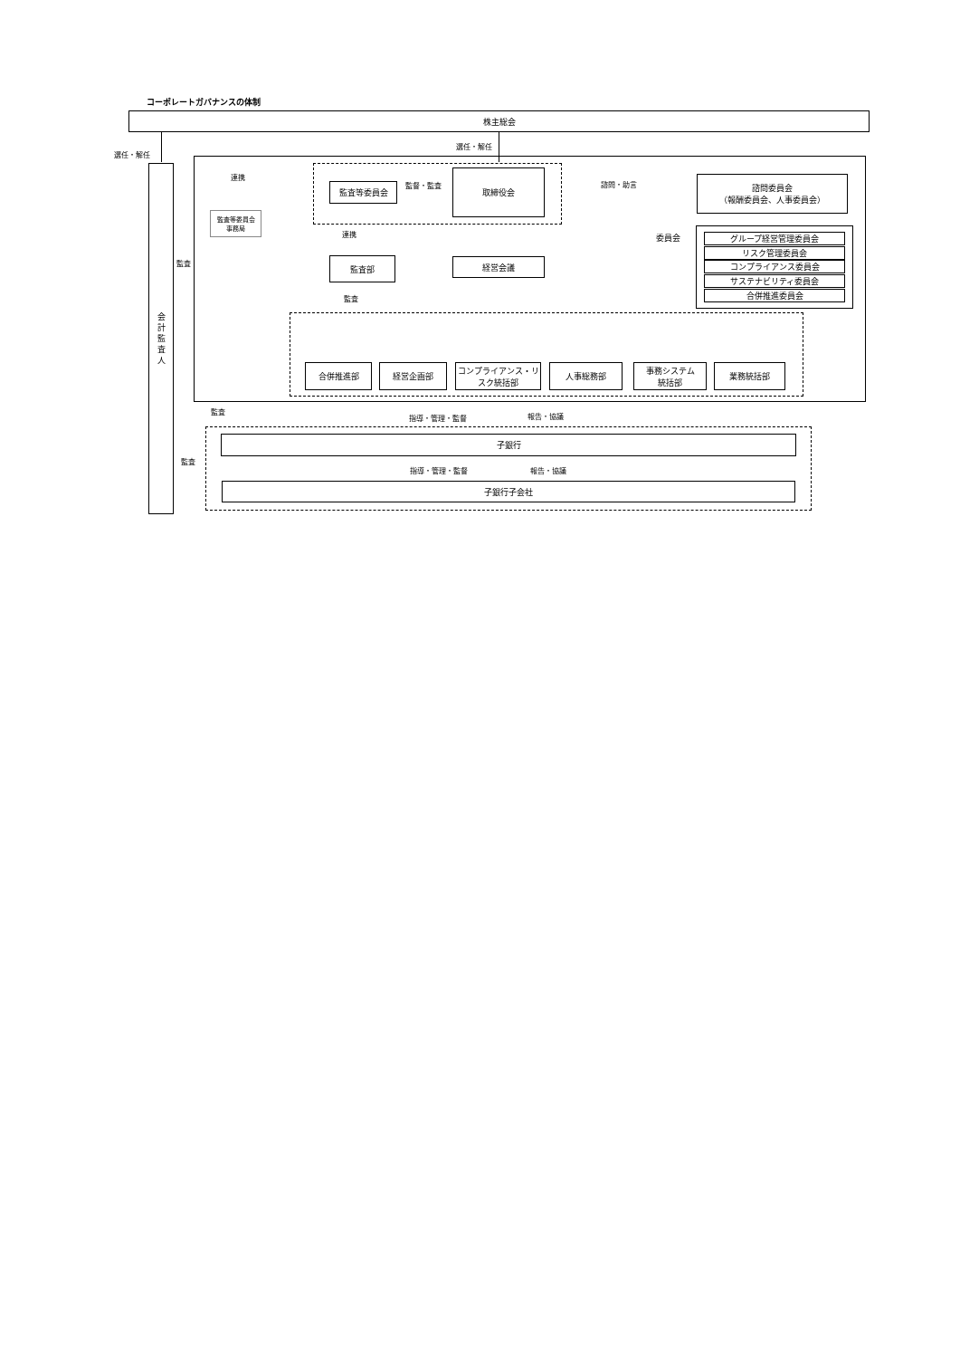コーポレートガバナンスの体制
株主総会
選任・解任
選任・解任
会
計
監
査
人
連携
監査等委員会 監督・監査
取締役会
諮問・助言
諮問委員会
（報酬委員会、人事委員会）
監査等委員会
事務局
連携 委員会
グループ経営管理委員会
リスク管理委員会
コンプライアンス委員会
サステナビリティ委員会
合併推進委員会
監査 監査部 経営会議
監査
合併推進部 経営企画部
コンプライアンス・リスク統括部
人事総務部
事務システム
統括部
業務統括部
監査
指導・管理・監督 報告・協議
子銀行
監査
指導・管理・監督 報告・協議
子銀行子会社